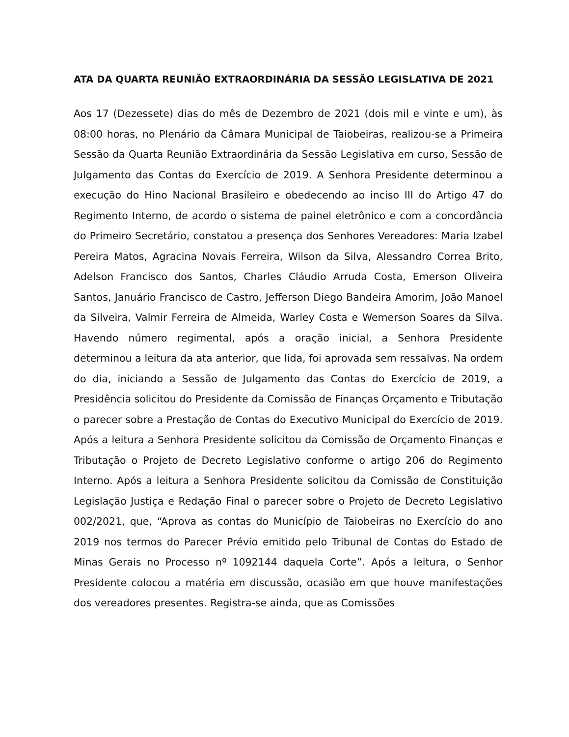ATA DA QUARTA REUNIÃO EXTRAORDINÁRIA DA SESSÃO LEGISLATIVA DE 2021
Aos 17 (Dezessete) dias do mês de Dezembro de 2021 (dois mil e vinte e um), às 08:00 horas, no Plenário da Câmara Municipal de Taiobeiras, realizou-se a Primeira Sessão da Quarta Reunião Extraordinária da Sessão Legislativa em curso, Sessão de Julgamento das Contas do Exercício de 2019. A Senhora Presidente determinou a execução do Hino Nacional Brasileiro e obedecendo ao inciso III do Artigo 47 do Regimento Interno, de acordo o sistema de painel eletrônico e com a concordância do Primeiro Secretário, constatou a presença dos Senhores Vereadores: Maria Izabel Pereira Matos, Agracina Novais Ferreira, Wilson da Silva, Alessandro Correa Brito, Adelson Francisco dos Santos, Charles Cláudio Arruda Costa, Emerson Oliveira Santos, Januário Francisco de Castro, Jefferson Diego Bandeira Amorim, João Manoel da Silveira, Valmir Ferreira de Almeida, Warley Costa e Wemerson Soares da Silva. Havendo número regimental, após a oração inicial, a Senhora Presidente determinou a leitura da ata anterior, que lida, foi aprovada sem ressalvas. Na ordem do dia, iniciando a Sessão de Julgamento das Contas do Exercício de 2019, a Presidência solicitou do Presidente da Comissão de Finanças Orçamento e Tributação o parecer sobre a Prestação de Contas do Executivo Municipal do Exercício de 2019. Após a leitura a Senhora Presidente solicitou da Comissão de Orçamento Finanças e Tributação o Projeto de Decreto Legislativo conforme o artigo 206 do Regimento Interno. Após a leitura a Senhora Presidente solicitou da Comissão de Constituição Legislação Justiça e Redação Final o parecer sobre o Projeto de Decreto Legislativo 002/2021, que, “Aprova as contas do Município de Taiobeiras no Exercício do ano 2019 nos termos do Parecer Prévio emitido pelo Tribunal de Contas do Estado de Minas Gerais no Processo nº 1092144 daquela Corte”. Após a leitura, o Senhor Presidente colocou a matéria em discussão, ocasião em que houve manifestações dos vereadores presentes. Registra-se ainda, que as Comissões